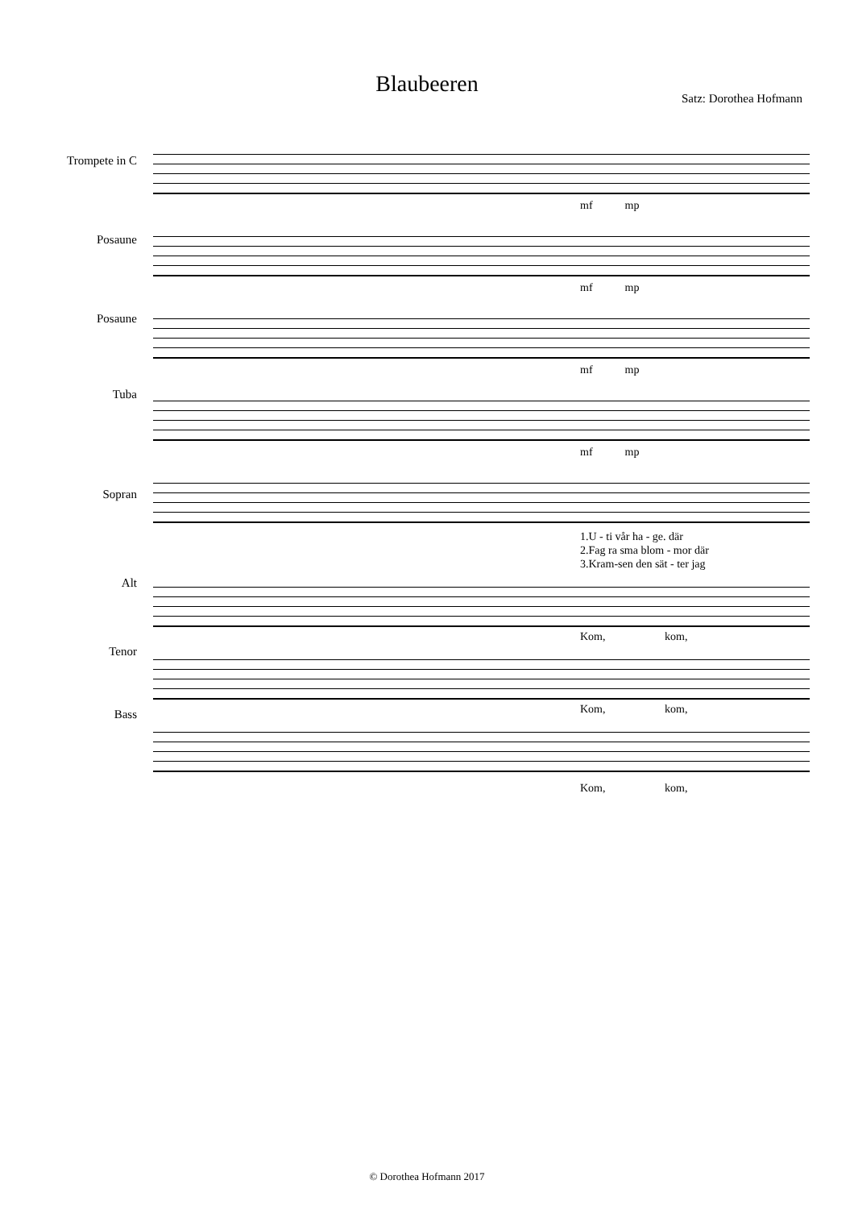Blaubeeren
Satz: Dorothea Hofmann
Trompete in C
Posaune
Posaune
Tuba
Sopran
Alt
Tenor
Bass
mf mp
mf mp
mf mp
mf mp
1.U - ti vår ha - ge. där
2.Fag ra sma blom - mor där
3.Kram-sen den sät - ter jag
Kom, kom,
Kom, kom,
Kom, kom,
© Dorothea Hofmann 2017